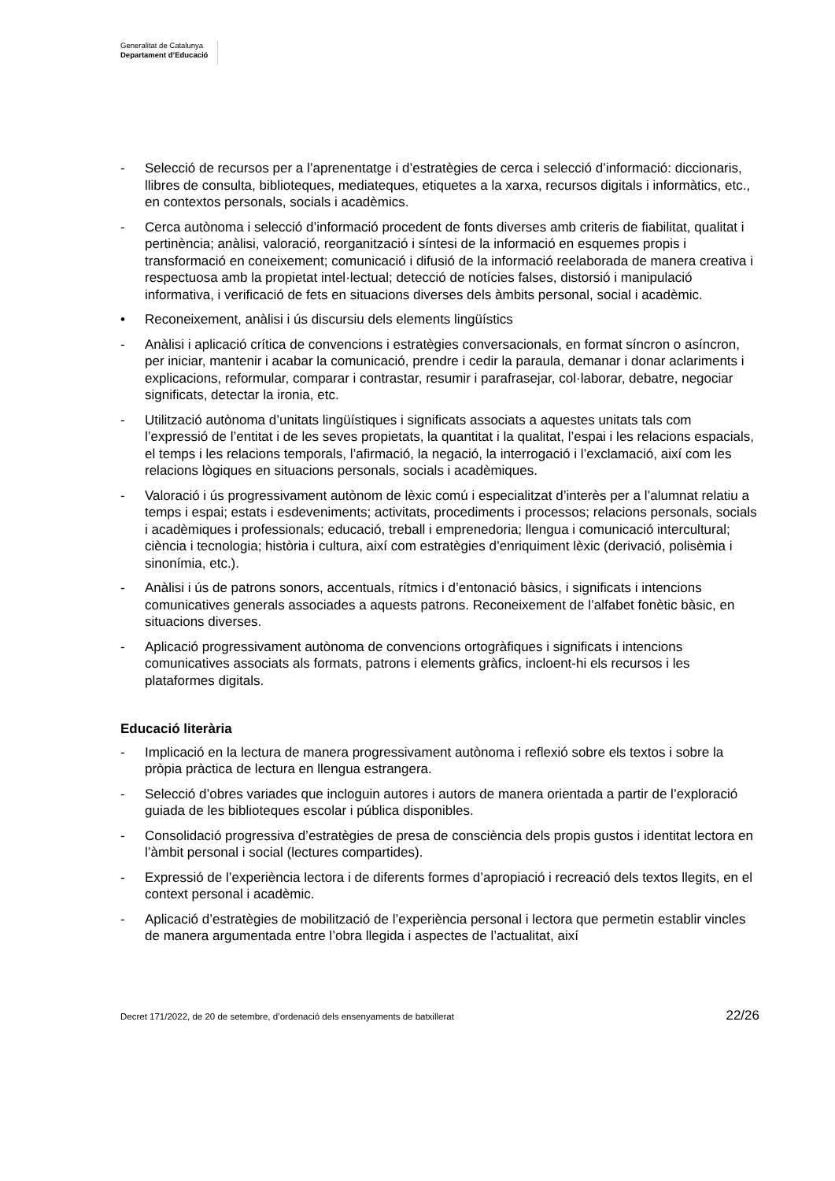Generalitat de Catalunya
Departament d’Educació
- Selecció de recursos per a l’aprenentatge i d’estratègies de cerca i selecció d’informació: diccionaris, llibres de consulta, biblioteques, mediateques, etiquetes a la xarxa, recursos digitals i informàtics, etc., en contextos personals, socials i acadèmics.
- Cerca autònoma i selecció d’informació procedent de fonts diverses amb criteris de fiabilitat, qualitat i pertinència; anàlisi, valoració, reorganització i síntesi de la informació en esquemes propis i transformació en coneixement; comunicació i difusió de la informació reelaborada de manera creativa i respectuosa amb la propietat intel·lectual; detecció de notícies falses, distorsió i manipulació informativa, i verificació de fets en situacions diverses dels àmbits personal, social i acadèmic.
• Reconeixement, anàlisi i ús discursiu dels elements lingüístics
- Anàlisi i aplicació crítica de convencions i estratègies conversacionals, en format síncron o asíncron, per iniciar, mantenir i acabar la comunicació, prendre i cedir la paraula, demanar i donar aclariments i explicacions, reformular, comparar i contrastar, resumir i parafrasejar, col·laborar, debatre, negociar significats, detectar la ironia, etc.
- Utilització autònoma d’unitats lingüístiques i significats associats a aquestes unitats tals com l’expressió de l’entitat i de les seves propietats, la quantitat i la qualitat, l’espai i les relacions espacials, el temps i les relacions temporals, l’afirmació, la negació, la interrogació i l’exclamació, així com les relacions lògiques en situacions personals, socials i acadèmiques.
- Valoració i ús progressivament autònom de lèxic comú i especialitzat d’interès per a l’alumnat relatiu a temps i espai; estats i esdeveniments; activitats, procediments i processos; relacions personals, socials i acadèmiques i professionals; educació, treball i emprenedoria; llengua i comunicació intercultural; ciència i tecnologia; història i cultura, així com estratègies d’enriquiment lèxic (derivació, polisèmia i sinonímia, etc.).
- Anàlisi i ús de patrons sonors, accentuals, rítmics i d’entonació bàsics, i significats i intencions comunicatives generals associades a aquests patrons. Reconeixement de l’alfabet fonètic bàsic, en situacions diverses.
- Aplicació progressivament autònoma de convencions ortogràfiques i significats i intencions comunicatives associats als formats, patrons i elements gràfics, incloent-hi els recursos i les plataformes digitals.
Educació literària
- Implicació en la lectura de manera progressivament autònoma i reflexió sobre els textos i sobre la pròpia pràctica de lectura en llengua estrangera.
- Selecció d’obres variades que incloguin autores i autors de manera orientada a partir de l’exploració guiada de les biblioteques escolar i pública disponibles.
- Consolidació progressiva d’estratègies de presa de consciència dels propis gustos i identitat lectora en l’àmbit personal i social (lectures compartides).
- Expressió de l’experiència lectora i de diferents formes d’apropiació i recreació dels textos llegits, en el context personal i acadèmic.
- Aplicació d’estratègies de mobilització de l’experiència personal i lectora que permetin establir vincles de manera argumentada entre l’obra llegida i aspectes de l’actualitat, així
Decret 171/2022, de 20 de setembre, d’ordenació dels ensenyaments de batxillerat 22/26